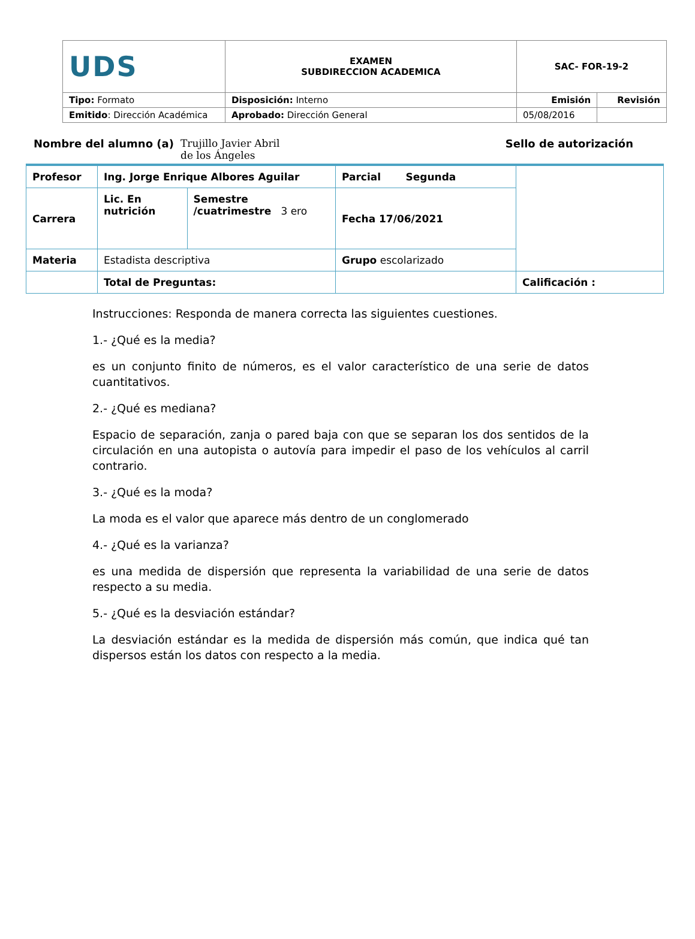| UDS | EXAMEN SUBDIRECCION ACADEMICA | SAC- FOR-19-2 | |
| Tipo: Formato | Disposición: Interno | Emisión | Revisión |
| Emitido : Dirección Académica | Aprobado: Dirección General | 05/08/2016 | |
Nombre del alumno (a) Trujillo Javier Abril de los Ángeles Sello de autorización
| Profesor | Ing. Jorge Enrique Albores Aguilar | | Parcial Segunda | |
| Carrera | Lic. En nutrición | Semestre /cuatrimestre 3 ero | Fecha 17/06/2021 | |
| Materia | Estadista descriptiva | | Grupo escolarizado | |
| | Total de Preguntas: | | | Calificación : |
Instrucciones: Responda de manera correcta las siguientes cuestiones.
1.- ¿Qué es la media?
es un conjunto finito de números, es el valor característico de una serie de datos cuantitativos.
2.- ¿Qué es mediana?
Espacio de separación, zanja o pared baja con que se separan los dos sentidos de la circulación en una autopista o autovía para impedir el paso de los vehículos al carril contrario.
3.- ¿Qué es la moda?
La moda es el valor que aparece más dentro de un conglomerado
4.- ¿Qué es la varianza?
es una medida de dispersión que representa la variabilidad de una serie de datos respecto a su media.
5.- ¿Qué es la desviación estándar?
La desviación estándar es la medida de dispersión más común, que indica qué tan dispersos están los datos con respecto a la media.